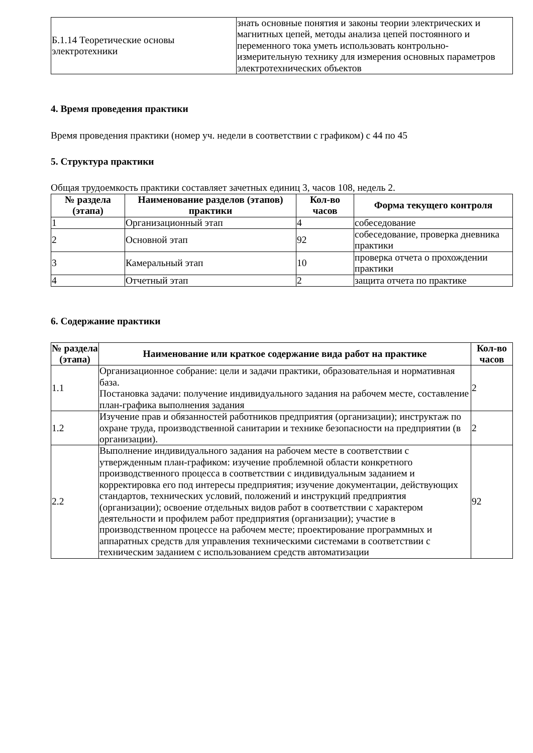| Б.1.14 Теоретические основы электротехники | знать основные понятия и законы теории электрических и магнитных цепей, методы анализа цепей постоянного и переменного тока уметь использовать контрольно-измерительную технику для измерения основных параметров электротехнических объектов |
4. Время проведения практики
Время проведения практики (номер уч. недели в соответствии с графиком) с 44 по 45
5. Структура практики
Общая трудоемкость практики составляет зачетных единиц 3, часов 108, недель 2.
| № раздела (этапа) | Наименование разделов (этапов) практики | Кол-во часов | Форма текущего контроля |
| --- | --- | --- | --- |
| 1 | Организационный этап | 4 | собеседование |
| 2 | Основной этап | 92 | собеседование, проверка дневника практики |
| 3 | Камеральный этап | 10 | проверка отчета о прохождении практики |
| 4 | Отчетный этап | 2 | защита отчета по практике |
6. Содержание практики
| № раздела (этапа) | Наименование или краткое содержание вида работ на практике | Кол-во часов |
| --- | --- | --- |
| 1.1 | Организационное собрание: цели и задачи практики, образовательная и нормативная база. Постановка задачи: получение индивидуального задания на рабочем месте, составление план-графика выполнения задания | 2 |
| 1.2 | Изучение прав и обязанностей работников предприятия (организации); инструктаж по охране труда, производственной санитарии и технике безопасности на предприятии (в организации). | 2 |
| 2.2 | Выполнение индивидуального задания на рабочем месте в соответствии с утвержденным план-графиком: изучение проблемной области конкретного производственного процесса в соответствии с индивидуальным заданием и корректировка его под интересы предприятия; изучение документации, действующих стандартов, технических условий, положений и инструкций предприятия (организации); освоение отдельных видов работ в соответствии с характером деятельности и профилем работ предприятия (организации); участие в производственном процессе на рабочем месте; проектирование программных и аппаратных средств для управления техническими системами в соответствии с техническим заданием с использованием средств автоматизации | 92 |